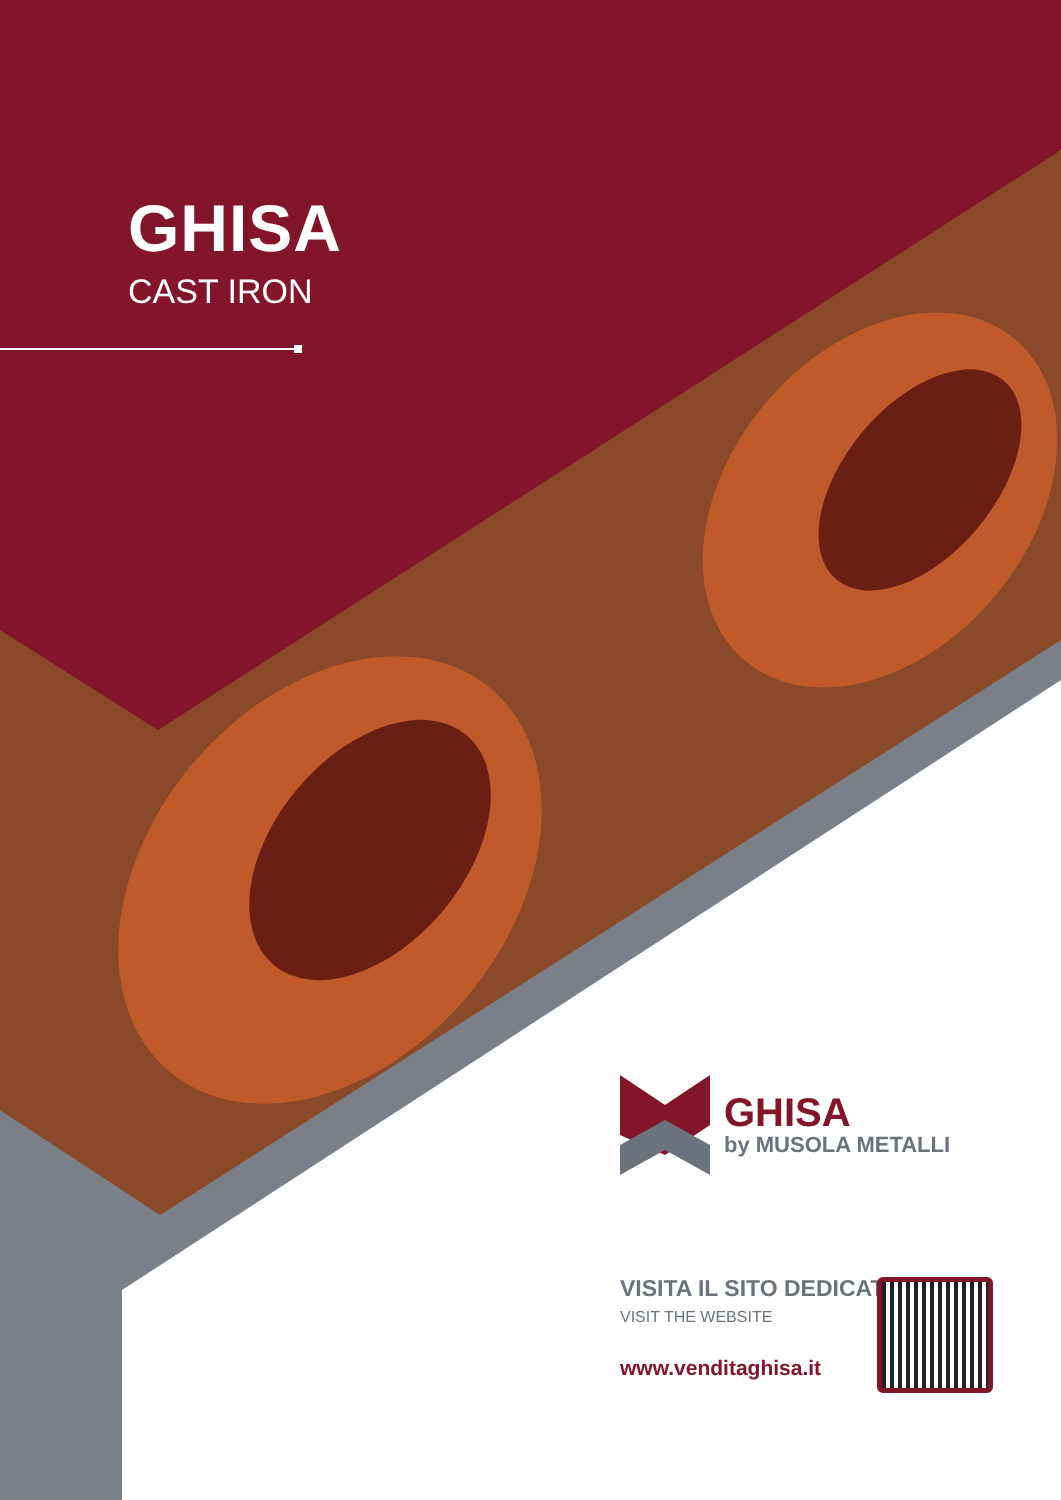GHISA
CAST IRON
GHISA
by MUSOLA METALLI
VISITA IL SITO DEDICATO
VISIT THE WEBSITE
www.venditaghisa.it